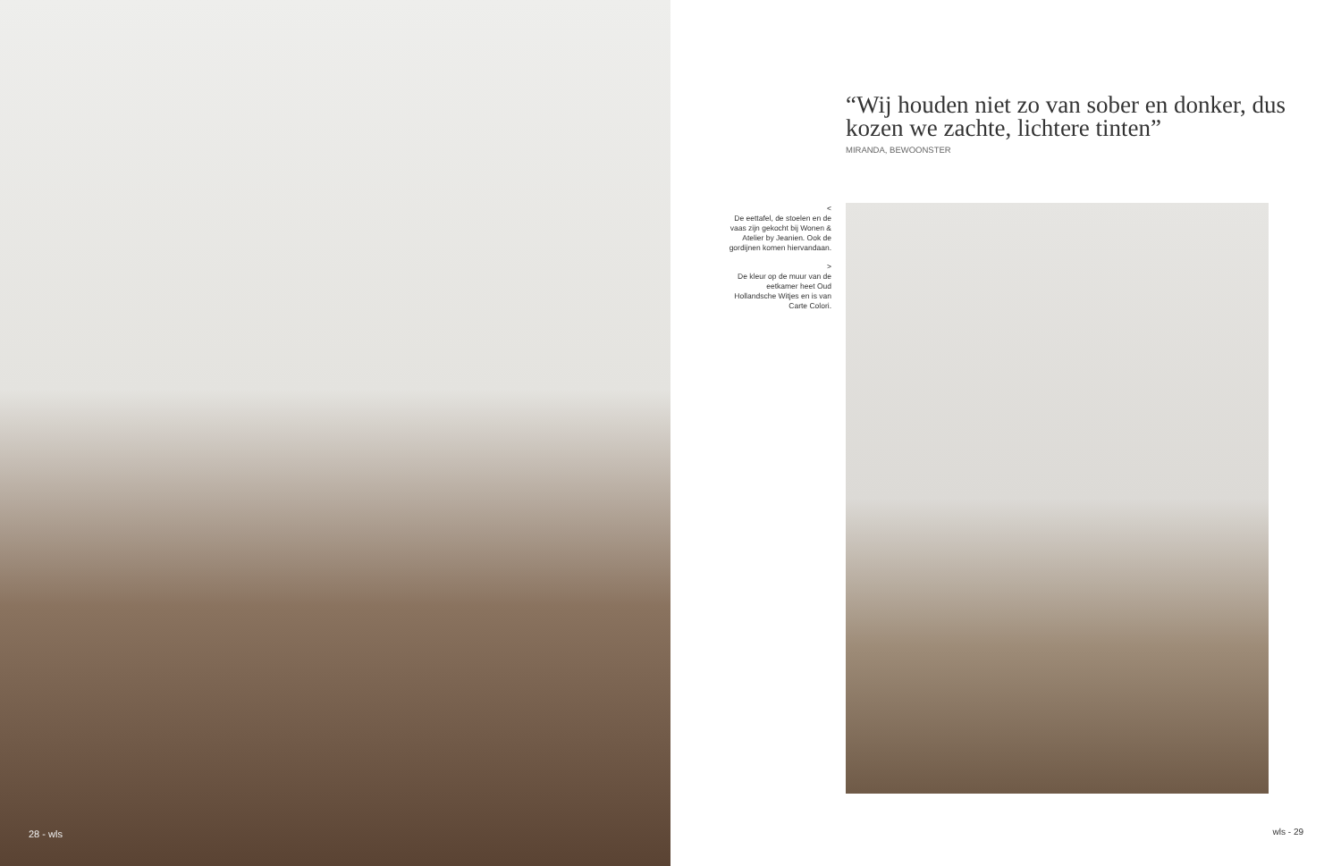28 - wls
“Wij houden niet zo van sober en donker, dus kozen we zachte, lichtere tinten”
MIRANDA, BEWOONSTER
<
De eettafel, de stoelen en de vaas zijn gekocht bij Wonen & Atelier by Jeanien. Ook de gordijnen komen hiervandaan.
>
De kleur op de muur van de eetkamer heet Oud Hollandsche Witjes en is van Carte Colori.
wls - 29